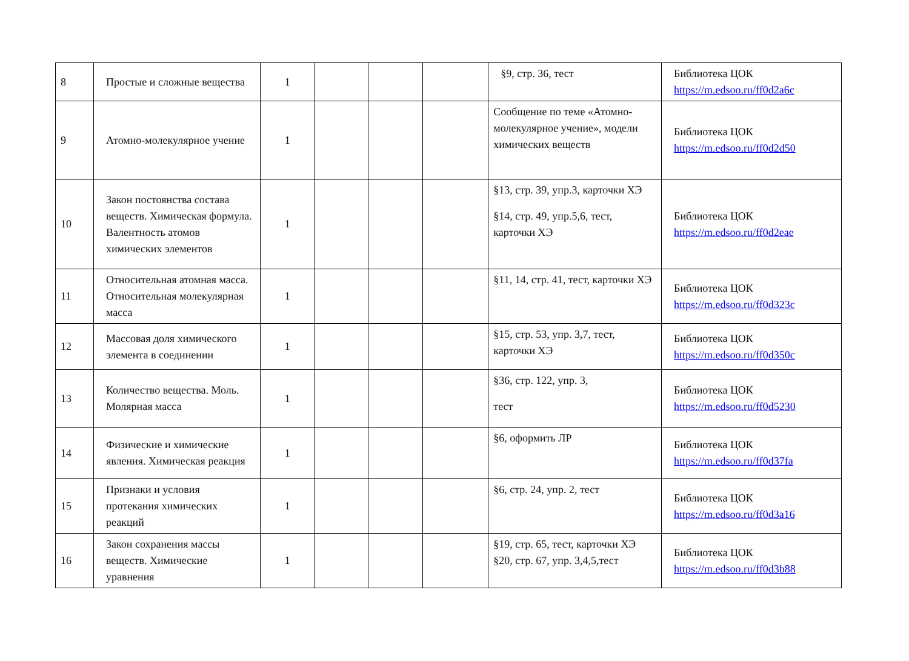| 8 | Простые и сложные вещества | 1 | | | | §9, стр. 36, тест | Библиотека ЦОК https://m.edsoo.ru/ff0d2a6c |
| 9 | Атомно-молекулярное учение | 1 | | | | Сообщение по теме «Атомно-молекулярное учение», модели химических веществ | Библиотека ЦОК https://m.edsoo.ru/ff0d2d50 |
| 10 | Закон постоянства состава веществ. Химическая формула. Валентность атомов химических элементов | 1 | | | | §13, стр. 39, упр.3, карточки ХЭ §14, стр. 49, упр.5,6, тест, карточки ХЭ | Библиотека ЦОК https://m.edsoo.ru/ff0d2eae |
| 11 | Относительная атомная масса. Относительная молекулярная масса | 1 | | | | §11, 14, стр. 41, тест, карточки ХЭ | Библиотека ЦОК https://m.edsoo.ru/ff0d323c |
| 12 | Массовая доля химического элемента в соединении | 1 | | | | §15, стр. 53, упр. 3,7, тест, карточки ХЭ | Библиотека ЦОК https://m.edsoo.ru/ff0d350c |
| 13 | Количество вещества. Моль. Молярная масса | 1 | | | | §36, стр. 122, упр. 3, тест | Библиотека ЦОК https://m.edsoo.ru/ff0d5230 |
| 14 | Физические и химические явления. Химическая реакция | 1 | | | | §6, оформить ЛР | Библиотека ЦОК https://m.edsoo.ru/ff0d37fa |
| 15 | Признаки и условия протекания химических реакций | 1 | | | | §6, стр. 24, упр. 2, тест | Библиотека ЦОК https://m.edsoo.ru/ff0d3a16 |
| 16 | Закон сохранения массы веществ. Химические уравнения | 1 | | | | §19, стр. 65, тест, карточки ХЭ §20, стр. 67, упр. 3,4,5,тест | Библиотека ЦОК https://m.edsoo.ru/ff0d3b88 |